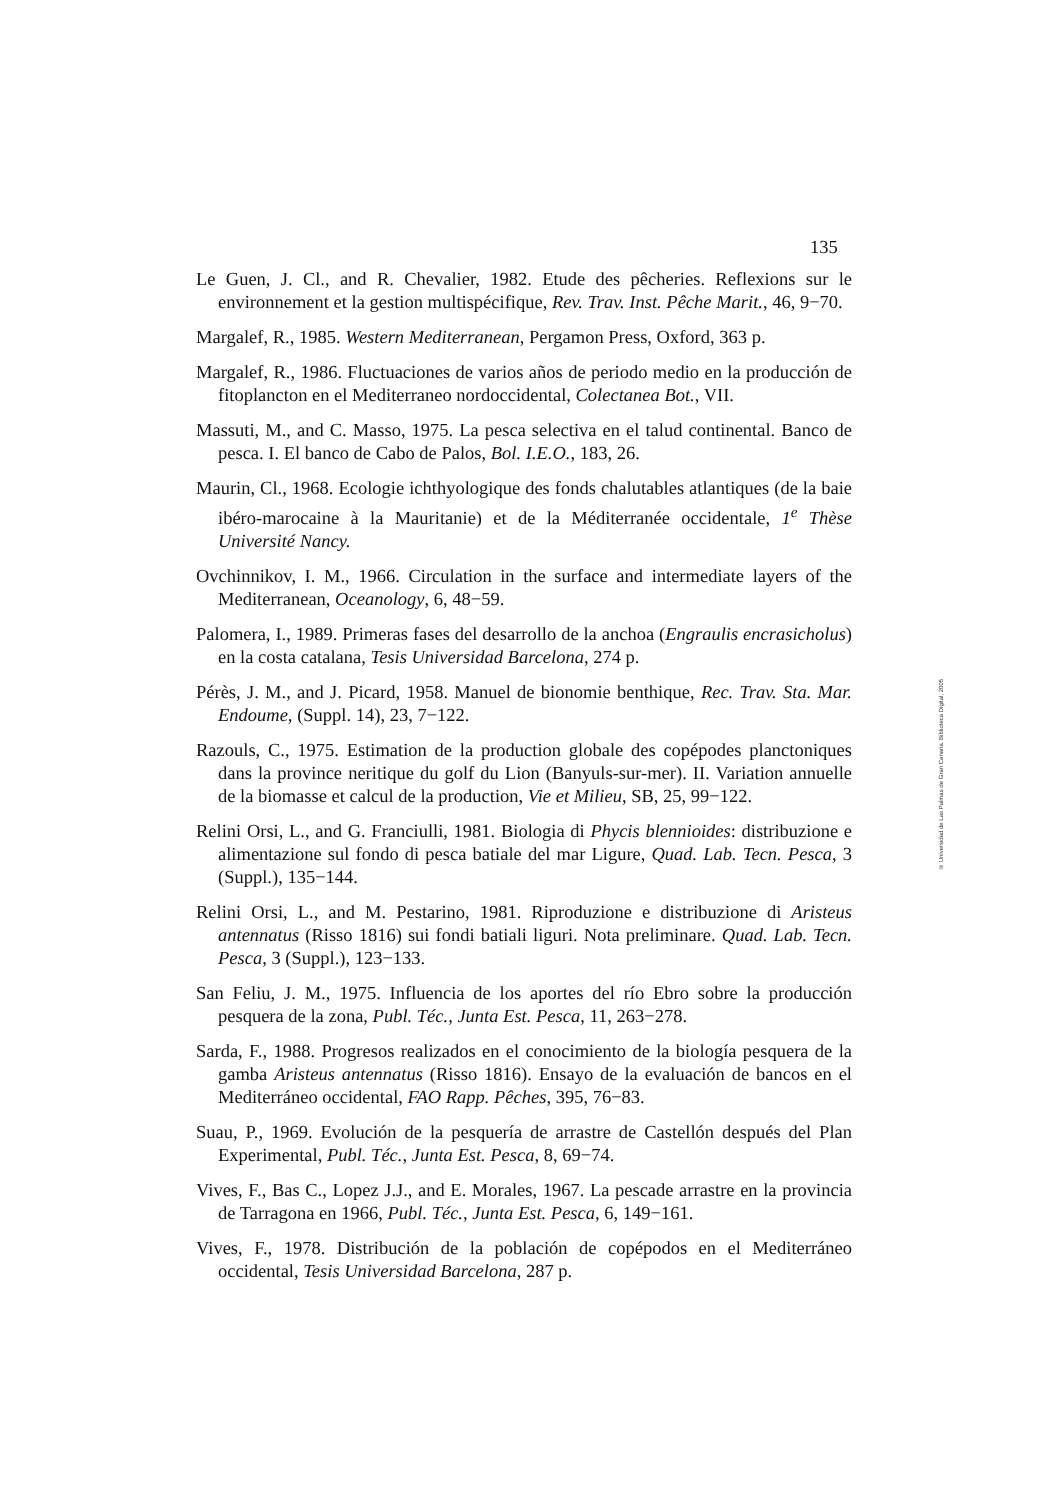135
Le Guen, J. Cl., and R. Chevalier, 1982. Etude des pêcheries. Reflexions sur le environnement et la gestion multispécifique, Rev. Trav. Inst. Pêche Marit., 46, 9−70.
Margalef, R., 1985. Western Mediterranean, Pergamon Press, Oxford, 363 p.
Margalef, R., 1986. Fluctuaciones de varios años de periodo medio en la producción de fitoplancton en el Mediterraneo nordoccidental, Colectanea Bot., VII.
Massuti, M., and C. Masso, 1975. La pesca selectiva en el talud continental. Banco de pesca. I. El banco de Cabo de Palos, Bol. I.E.O., 183, 26.
Maurin, Cl., 1968. Ecologie ichthyologique des fonds chalutables atlantiques (de la baie ibéro-marocaine à la Mauritanie) et de la Méditerranée occidentale, 1<sup>e</sup> Thèse Université Nancy.
Ovchinnikov, I. M., 1966. Circulation in the surface and intermediate layers of the Mediterranean, Oceanology, 6, 48−59.
Palomera, I., 1989. Primeras fases del desarrollo de la anchoa (Engraulis encrasicholus) en la costa catalana, Tesis Universidad Barcelona, 274 p.
Pérès, J. M., and J. Picard, 1958. Manuel de bionomie benthique, Rec. Trav. Sta. Mar. Endoume, (Suppl. 14), 23, 7−122.
Razouls, C., 1975. Estimation de la production globale des copépodes planctoniques dans la province neritique du golf du Lion (Banyuls-sur-mer). II. Variation annuelle de la biomasse et calcul de la production, Vie et Milieu, SB, 25, 99−122.
Relini Orsi, L., and G. Franciulli, 1981. Biologia di Phycis blennioides: distribuzione e alimentazione sul fondo di pesca batiale del mar Ligure, Quad. Lab. Tecn. Pesca, 3 (Suppl.), 135−144.
Relini Orsi, L., and M. Pestarino, 1981. Riproduzione e distribuzione di Aristeus antennatus (Risso 1816) sui fondi batiali liguri. Nota preliminare. Quad. Lab. Tecn. Pesca, 3 (Suppl.), 123−133.
San Feliu, J. M., 1975. Influencia de los aportes del río Ebro sobre la producción pesquera de la zona, Publ. Téc., Junta Est. Pesca, 11, 263−278.
Sarda, F., 1988. Progresos realizados en el conocimiento de la biología pesquera de la gamba Aristeus antennatus (Risso 1816). Ensayo de la evaluación de bancos en el Mediterráneo occidental, FAO Rapp. Pêches, 395, 76−83.
Suau, P., 1969. Evolución de la pesquería de arrastre de Castellón después del Plan Experimental, Publ. Téc., Junta Est. Pesca, 8, 69−74.
Vives, F., Bas C., Lopez J.J., and E. Morales, 1967. La pescade arrastre en la provincia de Tarragona en 1966, Publ. Téc., Junta Est. Pesca, 6, 149−161.
Vives, F., 1978. Distribución de la población de copépodos en el Mediterráneo occidental, Tesis Universidad Barcelona, 287 p.
© Universidad de Las Palmas de Gran Canaria. Biblioteca Digital, 2005